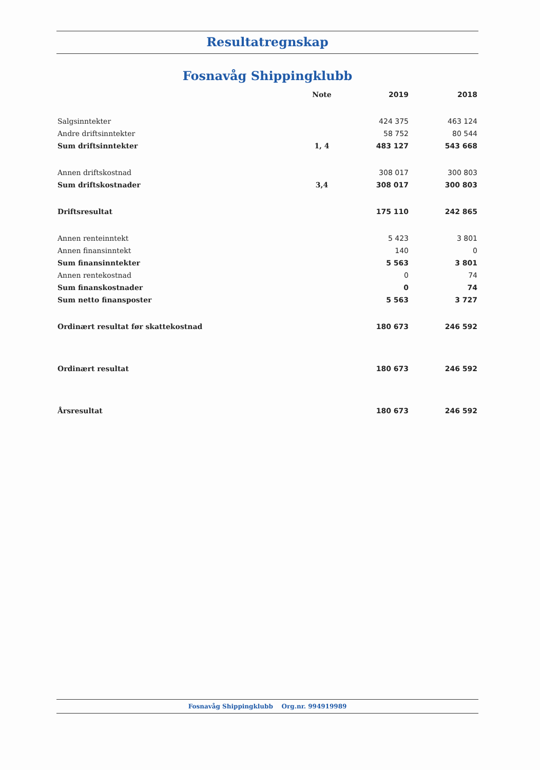Resultatregnskap
Fosnavåg Shippingklubb
| | Note | 2019 | 2018 |
| --- | --- | --- | --- |
| Salgsinntekter | | 424 375 | 463 124 |
| Andre driftsinntekter | | 58 752 | 80 544 |
| Sum driftsinntekter | 1, 4 | 483 127 | 543 668 |
| Annen driftskostnad | | 308 017 | 300 803 |
| Sum driftskostnader | 3,4 | 308 017 | 300 803 |
| Driftsresultat | | 175 110 | 242 865 |
| Annen renteinntekt | | 5 423 | 3 801 |
| Annen finansinntekt | | 140 | 0 |
| Sum finansinntekter | | 5 563 | 3 801 |
| Annen rentekostnad | | 0 | 74 |
| Sum finanskostnader | | 0 | 74 |
| Sum netto finansposter | | 5 563 | 3 727 |
| Ordinært resultat før skattekostnad | | 180 673 | 246 592 |
| Ordinært resultat | | 180 673 | 246 592 |
| Årsresultat | | 180 673 | 246 592 |
Fosnavåg Shippingklubb Org.nr. 994919989